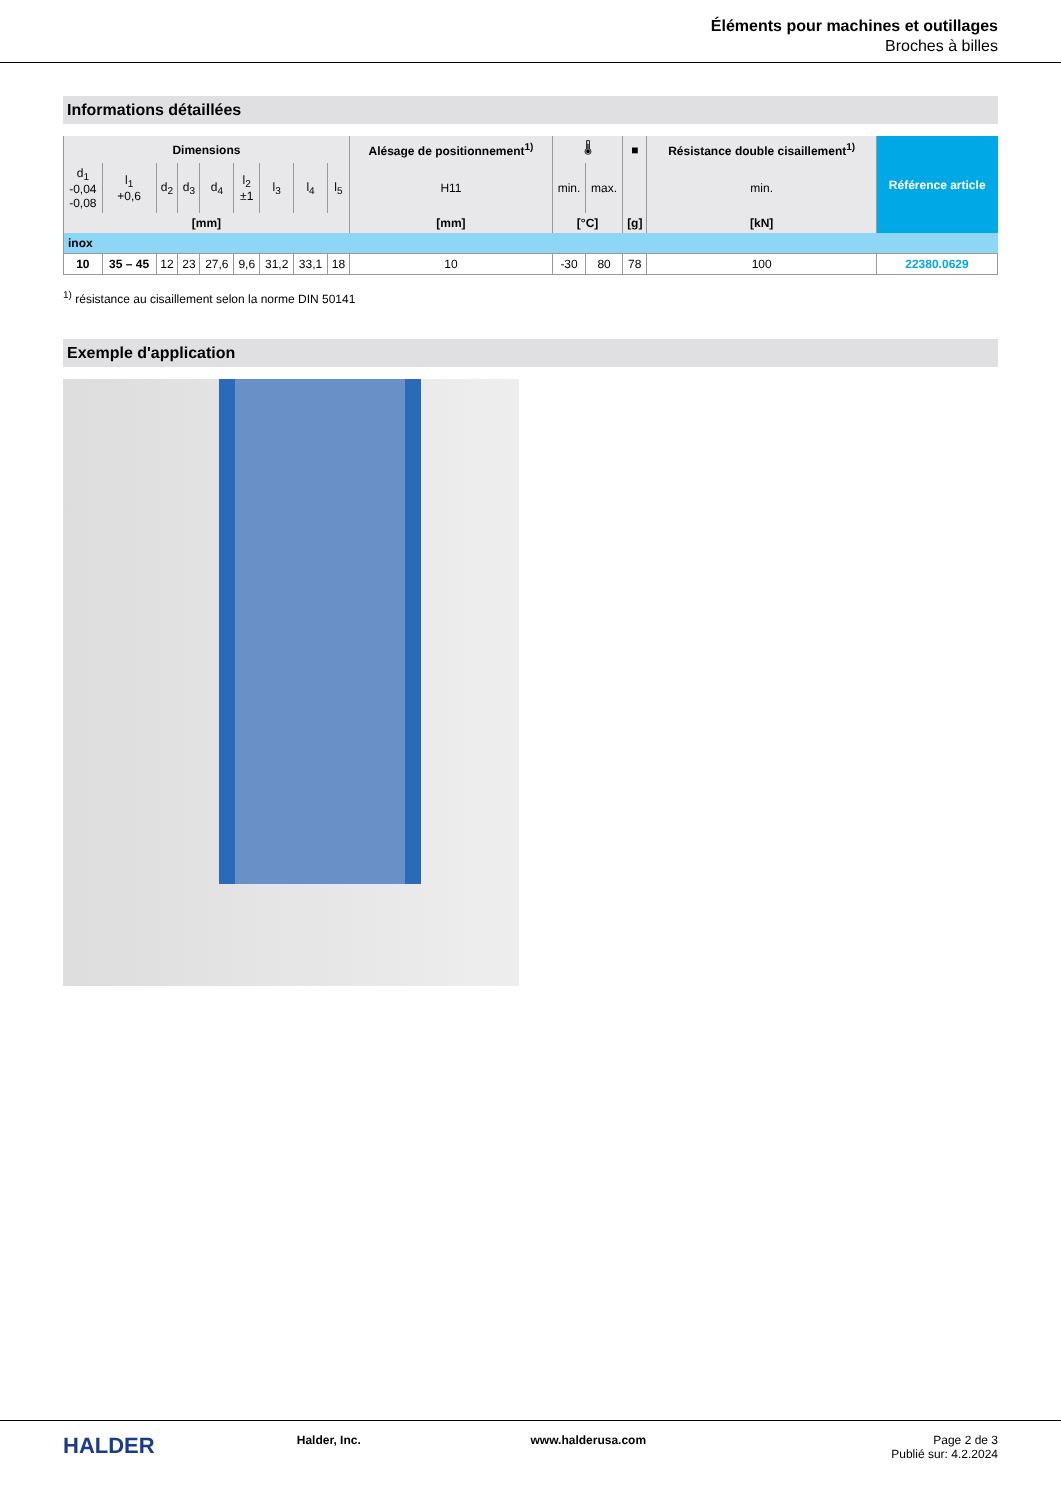Éléments pour machines et outillages
Broches à billes
Informations détaillées
| Dimensions | | | | | | | | | Alésage de positionnement<sup>1)</sup> | 🌡 | | ■ | Résistance double cisaillement<sup>1)</sup> | Référence article |
| --- | --- | --- | --- | --- | --- | --- | --- | --- | --- | --- | --- | --- | --- | --- |
| d<sub>1</sub> -0,04 -0,08 | l<sub>1</sub> +0,6 | d<sub>2</sub> | d<sub>3</sub> | d<sub>4</sub> | l<sub>2</sub> ±1 | l<sub>3</sub> | l<sub>4</sub> | l<sub>5</sub> | H11 | min. | max. | | min. | |
| [mm] | | | | | | | | | [mm] | [°C] | | [g] | [kN] | |
| inox | | | | | | | | | | | | | | |
| 10 | 35 – 45 | 12 | 23 | 27,6 | 9,6 | 31,2 | 33,1 | 18 | 10 | -30 | 80 | 78 | 100 | 22380.0629 |
<sup>1)</sup> résistance au cisaillement selon la norme DIN 50141
Exemple d'application
HALDER
Halder, Inc. www.halderusa.com Page 2 de 3
Publié sur: 4.2.2024